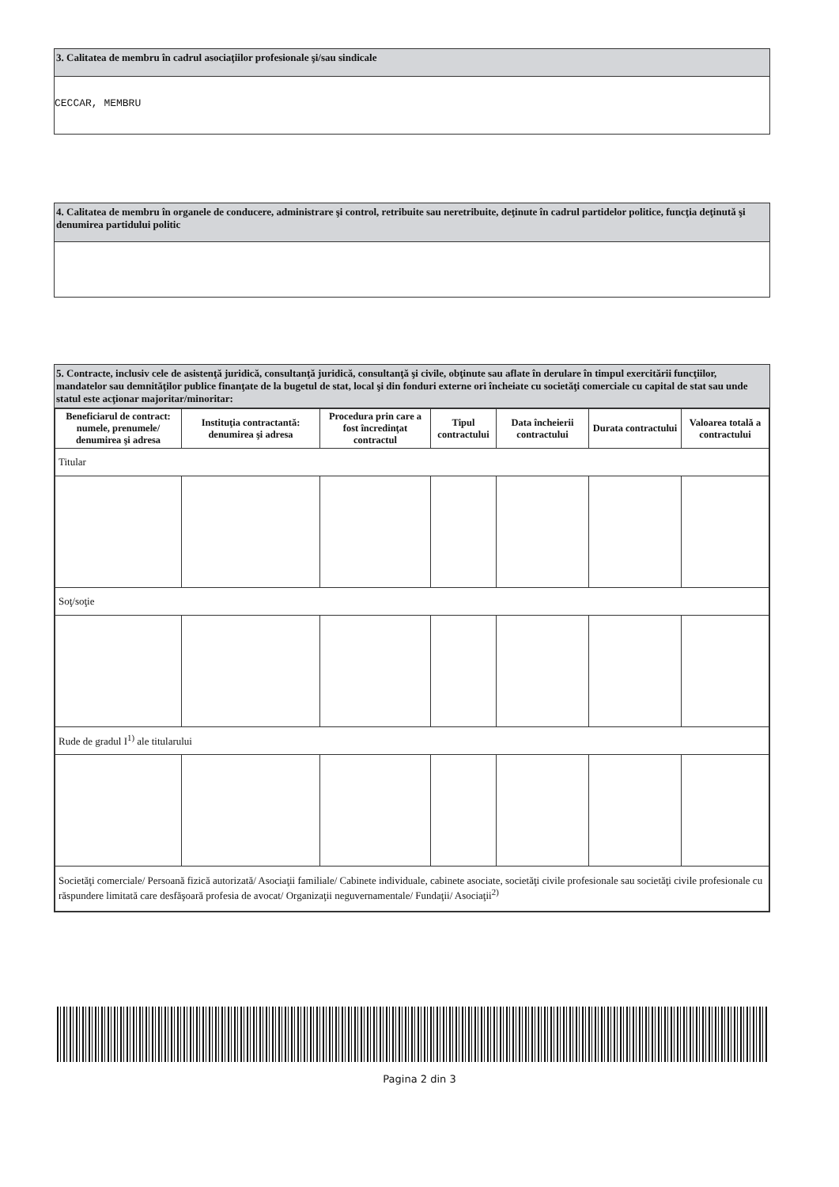3. Calitatea de membru în cadrul asociaţiilor profesionale şi/sau sindicale
CECCAR, MEMBRU
4. Calitatea de membru în organele de conducere, administrare şi control, retribuite sau neretribuite, deţinute în cadrul partidelor politice, funcţia deţinută şi denumirea partidului politic
5. Contracte, inclusiv cele de asistenţă juridică, consultanţă juridică, consultanţă şi civile, obţinute sau aflate în derulare în timpul exercitării funcţiilor, mandatelor sau demnităţilor publice finanţate de la bugetul de stat, local şi din fonduri externe ori încheiate cu societăţi comerciale cu capital de stat sau unde statul este acţionar majoritar/minoritar:
| Beneficiarul de contract: numele, prenumele/ denumirea şi adresa | Instituţia contractantă: denumirea şi adresa | Procedura prin care a fost încredinţat contractul | Tipul contractului | Data încheierii contractului | Durata contractului | Valoarea totală a contractului |
| --- | --- | --- | --- | --- | --- | --- |
| Titular | | | | | | |
| Soţ/soţie | | | | | | |
| Rude de gradul I<sup>1)</sup> ale titularului | | | | | | |
| Societăţi comerciale/ Persoană fizică autorizată/ Asociaţii familiale/ Cabinete individuale, cabinete asociate, societăţi civile profesionale sau societăţi civile profesionale cu răspundere limitată care desfăşoară profesia de avocat/ Organizaţii neguvernamentale/ Fundaţii/ Asociaţii<sup>2)</sup> | | | | | | |
Pagina 2 din 3